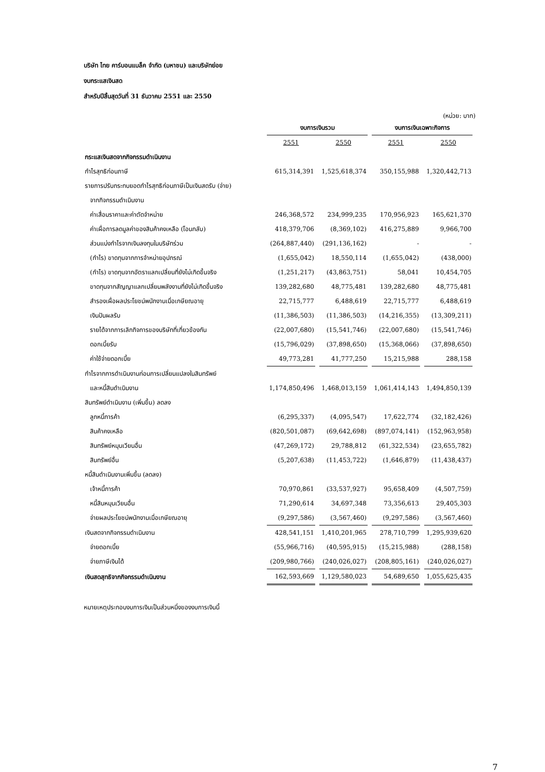บริษัท ไทย คาร์บอนแบล็ค จำกัด (มหาชน) และบริษัทย่อย
งบกระแสเงินสด
สำหรับปีสิ้นสุดวันที่ 31 ธันวาคม 2551 และ 2550
(หน่วย: บาท)
| | งบการเงินรวม | | งบการเงินเฉพาะกิจการ | |
| --- | --- | --- | --- | --- |
| | 2551 | 2550 | 2551 | 2550 |
| กระแสเงินสดจากกิจกรรมดำเนินงาน | | | | |
| กำไรสุทธิก่อนภาษี | 615,314,391 | 1,525,618,374 | 350,155,988 | 1,320,442,713 |
| รายการปรับกระทบยอดกำไรสุทธิก่อนภาษีเป็นเงินสดรับ (จ่าย) | | | | |
| จากกิจกรรมดำเนินงาน | | | | |
| ค่าเสื่อมราคาและค่าตัดจำหน่าย | 246,368,572 | 234,999,235 | 170,956,923 | 165,621,370 |
| ค่าเผื่อการลดมูลค่าของสินค้าคงเหลือ (โอนกลับ) | 418,379,706 | (8,369,102) | 416,275,889 | 9,966,700 |
| ส่วนแบ่งกำไรจากเงินลงทุนในบริษัทร่วม | (264,887,440) | (291,136,162) | - | - |
| (กำไร) ขาดทุนจากการจำหน่ายอุปกรณ์ | (1,655,042) | 18,550,114 | (1,655,042) | (438,000) |
| (กำไร) ขาดทุนจากอัตราแลกเปลี่ยนที่ยังไม่เกิดขึ้นจริง | (1,251,217) | (43,863,751) | 58,041 | 10,454,705 |
| ขาดทุนจากสัญญาแลกเปลี่ยนพลังงานที่ยังไม่เกิดขึ้นจริง | 139,282,680 | 48,775,481 | 139,282,680 | 48,775,481 |
| สำรองเผื่อผลประโยชน์พนักงานเมื่อเกษียณอายุ | 22,715,777 | 6,488,619 | 22,715,777 | 6,488,619 |
| เงินปันผลรับ | (11,386,503) | (11,386,503) | (14,216,355) | (13,309,211) |
| รายได้จากการเลิกกิจการของบริษัทที่เกี่ยวข้องกัน | (22,007,680) | (15,541,746) | (22,007,680) | (15,541,746) |
| ดอกเบี้ยรับ | (15,796,029) | (37,898,650) | (15,368,066) | (37,898,650) |
| ค่าใช้จ่ายดอกเบี้ย | 49,773,281 | 41,777,250 | 15,215,988 | 288,158 |
| กำไรจากการดำเนินงานก่อนการเปลี่ยนแปลงในสินทรัพย์ | | | | |
| และหนี้สินดำเนินงาน | 1,174,850,496 | 1,468,013,159 | 1,061,414,143 | 1,494,850,139 |
| สินทรัพย์ดำเนินงาน (เพิ่มขึ้น) ลดลง | | | | |
| ลูกหนี้การค้า | (6,295,337) | (4,095,547) | 17,622,774 | (32,182,426) |
| สินค้าคงเหลือ | (820,501,087) | (69,642,698) | (897,074,141) | (152,963,958) |
| สินทรัพย์หมุนเวียนอื่น | (47,269,172) | 29,788,812 | (61,322,534) | (23,655,782) |
| สินทรัพย์อื่น | (5,207,638) | (11,453,722) | (1,646,879) | (11,438,437) |
| หนี้สินดำเนินงานเพิ่มขึ้น (ลดลง) | | | | |
| เจ้าหนี้การค้า | 70,970,861 | (33,537,927) | 95,658,409 | (4,507,759) |
| หนี้สินหมุนเวียนอื่น | 71,290,614 | 34,697,348 | 73,356,613 | 29,405,303 |
| จ่ายผลประโยชน์พนักงานเมื่อเกษียณอายุ | (9,297,586) | (3,567,460) | (9,297,586) | (3,567,460) |
| เงินสดจากกิจกรรมดำเนินงาน | 428,541,151 | 1,410,201,965 | 278,710,799 | 1,295,939,620 |
| จ่ายดอกเบี้ย | (55,966,716) | (40,595,915) | (15,215,988) | (288,158) |
| จ่ายภาษีเงินได้ | (209,980,766) | (240,026,027) | (208,805,161) | (240,026,027) |
| เงินสดสุทธิจากกิจกรรมดำเนินงาน | 162,593,669 | 1,129,580,023 | 54,689,650 | 1,055,625,435 |
หมายเหตุประกอบงบการเงินเป็นส่วนหนึ่งของงบการเงินนี้
7